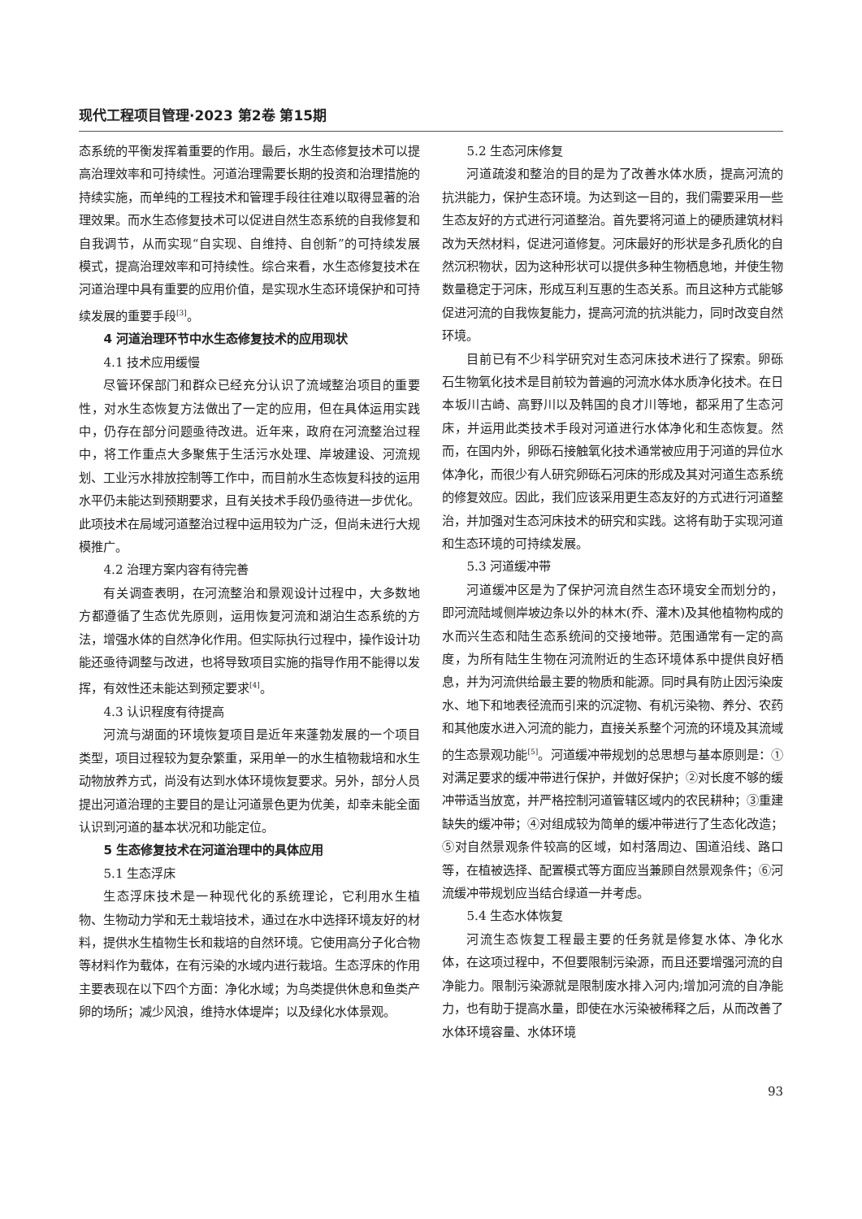现代工程项目管理·2023 第2卷 第15期
态系统的平衡发挥着重要的作用。最后，水生态修复技术可以提高治理效率和可持续性。河道治理需要长期的投资和治理措施的持续实施，而单纯的工程技术和管理手段往往难以取得显著的治理效果。而水生态修复技术可以促进自然生态系统的自我修复和自我调节，从而实现“自实现、自维持、自创新”的可持续发展模式，提高治理效率和可持续性。综合来看，水生态修复技术在河道治理中具有重要的应用价值，是实现水生态环境保护和可持续发展的重要手段<sup>[3]</sup>。
4 河道治理环节中水生态修复技术的应用现状
4.1 技术应用缓慢
尽管环保部门和群众已经充分认识了流域整治项目的重要性，对水生态恢复方法做出了一定的应用，但在具体运用实践中，仍存在部分问题亟待改进。近年来，政府在河流整治过程中，将工作重点大多聚焦于生活污水处理、岸坡建设、河流规划、工业污水排放控制等工作中，而目前水生态恢复科技的运用水平仍未能达到预期要求，且有关技术手段仍亟待进一步优化。此项技术在局域河道整治过程中运用较为广泛，但尚未进行大规模推广。
4.2 治理方案内容有待完善
有关调查表明，在河流整治和景观设计过程中，大多数地方都遵循了生态优先原则，运用恢复河流和湖泊生态系统的方法，增强水体的自然净化作用。但实际执行过程中，操作设计功能还亟待调整与改进，也将导致项目实施的指导作用不能得以发挥，有效性还未能达到预定要求<sup>[4]</sup>。
4.3 认识程度有待提高
河流与湖面的环境恢复项目是近年来蓬勃发展的一个项目类型，项目过程较为复杂繁重，采用单一的水生植物栽培和水生动物放养方式，尚没有达到水体环境恢复要求。另外，部分人员提出河道治理的主要目的是让河道景色更为优美，却幸未能全面认识到河道的基本状况和功能定位。
5 生态修复技术在河道治理中的具体应用
5.1 生态浮床
生态浮床技术是一种现代化的系统理论，它利用水生植物、生物动力学和无土栽培技术，通过在水中选择环境友好的材料，提供水生植物生长和栽培的自然环境。它使用高分子化合物等材料作为载体，在有污染的水域内进行栽培。生态浮床的作用主要表现在以下四个方面：净化水域；为鸟类提供休息和鱼类产卵的场所；减少风浪，维持水体堤岸；以及绿化水体景观。
5.2 生态河床修复
河道疏浚和整治的目的是为了改善水体水质，提高河流的抗洪能力，保护生态环境。为达到这一目的，我们需要采用一些生态友好的方式进行河道整治。首先要将河道上的硬质建筑材料改为天然材料，促进河道修复。河床最好的形状是多孔质化的自然沉积物状，因为这种形状可以提供多种生物栖息地，并使生物数量稳定于河床，形成互利互惠的生态关系。而且这种方式能够促进河流的自我恢复能力，提高河流的抗洪能力，同时改变自然环境。
目前已有不少科学研究对生态河床技术进行了探索。卵砾石生物氧化技术是目前较为普遍的河流水体水质净化技术。在日本坂川古崎、高野川以及韩国的良才川等地，都采用了生态河床，并运用此类技术手段对河道进行水体净化和生态恢复。然而，在国内外，卵砾石接触氧化技术通常被应用于河道的异位水体净化，而很少有人研究卵砾石河床的形成及其对河道生态系统的修复效应。因此，我们应该采用更生态友好的方式进行河道整治，并加强对生态河床技术的研究和实践。这将有助于实现河道和生态环境的可持续发展。
5.3 河道缓冲带
河道缓冲区是为了保护河流自然生态环境安全而划分的，即河流陆域侧岸坡边条以外的林木(乔、灌木)及其他植物构成的水而兴生态和陆生态系统间的交接地带。范围通常有一定的高度，为所有陆生生物在河流附近的生态环境体系中提供良好栖息，并为河流供给最主要的物质和能源。同时具有防止因污染废水、地下和地表径流而引来的沉淀物、有机污染物、养分、农药和其他废水进入河流的能力，直接关系整个河流的环境及其流域的生态景观功能<sup>[5]</sup>。河道缓冲带规划的总思想与基本原则是：①对满足要求的缓冲带进行保护，并做好保护；②对长度不够的缓冲带适当放宽，并严格控制河道管辖区域内的农民耕种；③重建缺失的缓冲带；④对组成较为简单的缓冲带进行了生态化改造；⑤对自然景观条件较高的区域，如村落周边、国道沿线、路口等，在植被选择、配置模式等方面应当兼顾自然景观条件；⑥河流缓冲带规划应当结合绿道一并考虑。
5.4 生态水体恢复
河流生态恢复工程最主要的任务就是修复水体、净化水体，在这项过程中，不但要限制污染源，而且还要增强河流的自净能力。限制污染源就是限制废水排入河内;增加河流的自净能力，也有助于提高水量，即使在水污染被稀释之后，从而改善了水体环境容量、水体环境
93